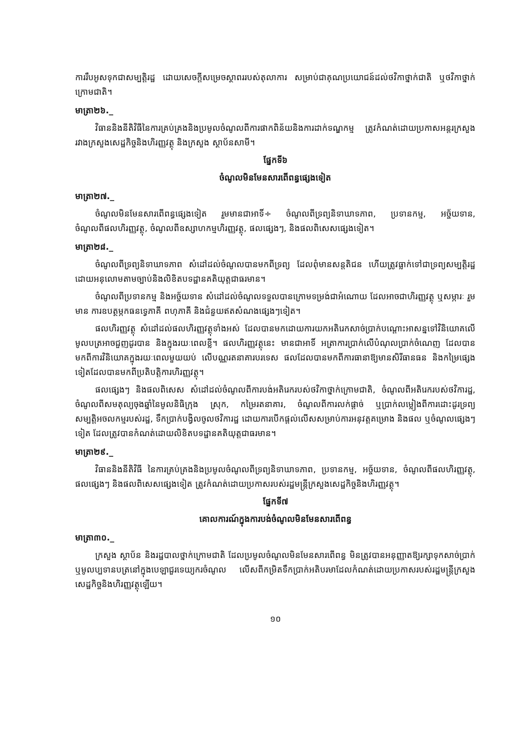ការរឹបអូសទុកជាសម្បត្តិរដ្ឋ ដោយសេចក្តីសម្រេចស្ថាពររបស់តុលាការ សម្រាប់ជាគុណប្រយោជន៍ដល់ថវិកាថ្នាក់ជាតិ ឬថវិកាថ្នាក់ក្រោមជាតិ។
មាត្រា២៦._
វិធាននិងនីតិវិធីនៃការគ្រប់គ្រងនិងប្រមូលចំណូលពីការផាកពិន័យនិងការដាក់ទណ្ឌកម្ម ត្រូវកំណត់ដោយប្រកាសអន្តរក្រសួងរវាងក្រសួងសេដ្ឋកិច្ចនិងហិរញ្ញវត្ថុ និងក្រសួង ស្ថាប័នសាមី។
ផ្នែកទី៦
ចំណូលមិនមែនសារពើពន្ធផ្សេងទៀត
មាត្រា២៧._
ចំណូលមិនមែនសារពើពន្ធផ្សេងទៀត រួមមានជាអាទិ៍÷ ចំណូលពីទ្រព្យនិទាឃាទភាព, ប្រទានកម្ម, អច្ច័យទាន, ចំណូលពីផលហិរញ្ញវត្ថុ, ចំណូលពីឧស្សាហកម្មហិរញ្ញវត្ថុ, ផលផ្សេងៗ, និងផលពិសេសផ្សេងទៀត។
មាត្រា២៨._
ចំណូលពីទ្រព្យនិទាឃាទភាព សំដៅដល់ចំណូលបានមកពីទ្រព្យ ដែលពុំមានសន្តតិជន ហើយត្រូវធ្លាក់ទៅជាទ្រព្យសម្បត្តិរដ្ឋ ដោយអនុលោមតាមច្បាប់និងលិខិតបទដ្ឋានគតិយុត្តជាធរមាន។
ចំណូលពីប្រទានកម្ម និងអច្ច័យទាន សំដៅដល់ចំណូលទទួលបានក្រោមទម្រង់ជាអំណោយ ដែលអាចជាហិរញ្ញវត្ថុ ឬសម្ភារៈ រួមមាន ការឧបត្ថម្ភកធនទ្វេភាគី ពហុភាគី និងជំនួយឥតសំណងផ្សេងៗទៀត។
ផលហិរញ្ញវត្ថុ សំដៅដល់ផលហិរញ្ញវត្ថុទាំងអស់ ដែលបានមកដោយការយកអតិរេកសាច់ប្រាក់បណ្តោះអាសន្នទៅវិនិយោគលើមូលបត្រអាចជួញដូរបាន និងក្នុងរយៈពេលខ្លី។ ផលហិរញ្ញវត្ថុនេះ មានជាអាទិ៍ អត្រាការប្រាក់លើបំណុលប្រាក់ចំណេញ ដែលបានមកពីការវិនិយោគក្នុងរយៈពេលមួយយប់ លើបណ្ណរតនាគារបរទេស ផលដែលបានមកពីការធានាឱ្យមានសិរីធានធន និងកម្រៃផ្សេងទៀតដែលបានមកពីប្រតិបត្តិការហិរញ្ញវត្ថុ។
ផលផ្សេងៗ និងផលពិសេស សំដៅដល់ចំណូលពីការបង់អតិរេករបស់ថវិកាថ្នាក់ក្រោមជាតិ, ចំណូលពីអតិរេករបស់ថវិការដ្ឋ, ចំណូលពីសមតុល្យចុងឆ្នាំនៃមូលនិធិក្រុង ស្រុក, កម្រៃរតនាគារ, ចំណូលពីការលក់ផ្តាច់ ឬប្រាក់លម្លៀងពីការដោះដូរទ្រព្យសម្បត្តិអចលកម្មរបស់រដ្ឋ, ទឹកប្រាក់បង្វិលចូលថវិការដ្ឋ ដោយការបើកផ្តល់លើសសម្រាប់ការអនុវត្តគម្រោង និងផល ឬចំណូលផ្សេងៗទៀត ដែលត្រូវបានកំណត់ដោយលិខិតបទដ្ឋានគតិយុត្តជាធរមាន។
មាត្រា២៩._
វិធាននិងនីតិវិធី នៃការគ្រប់គ្រងនិងប្រមូលចំណូលពីទ្រព្យនិទាឃាទភាព, ប្រទានកម្ម, អច្ច័យទាន, ចំណូលពីផលហិរញ្ញវត្ថុ, ផលផ្សេងៗ និងផលពិសេសផ្សេងទៀត ត្រូវកំណត់ដោយប្រកាសរបស់រដ្ឋមន្ត្រីក្រសួងសេដ្ឋកិច្ចនិងហិរញ្ញវត្ថុ។
ផ្នែកទី៧
គោលការណ៍ក្នុងការបង់ចំណូលមិនមែនសារពើពន្ធ
មាត្រា៣០._
ក្រសួង ស្ថាប័ន និងរដ្ឋបាលថ្នាក់ក្រោមជាតិ ដែលប្រមូលចំណូលមិនមែនសារពើពន្ធ មិនត្រូវបានអនុញ្ញាតឱ្យរក្សាទុកសាច់ប្រាក់ ឬមូលប្បទានបត្រនៅក្នុងបេឡាជួរទេយ្យករចំណូល លើសពីកម្រិតទឹកប្រាក់អតិបរមាដែលកំណត់ដោយប្រកាសរបស់រដ្ឋមន្ត្រីក្រសួងសេដ្ឋកិច្ចនិងហិរញ្ញវត្ថុឡើយ។
១០